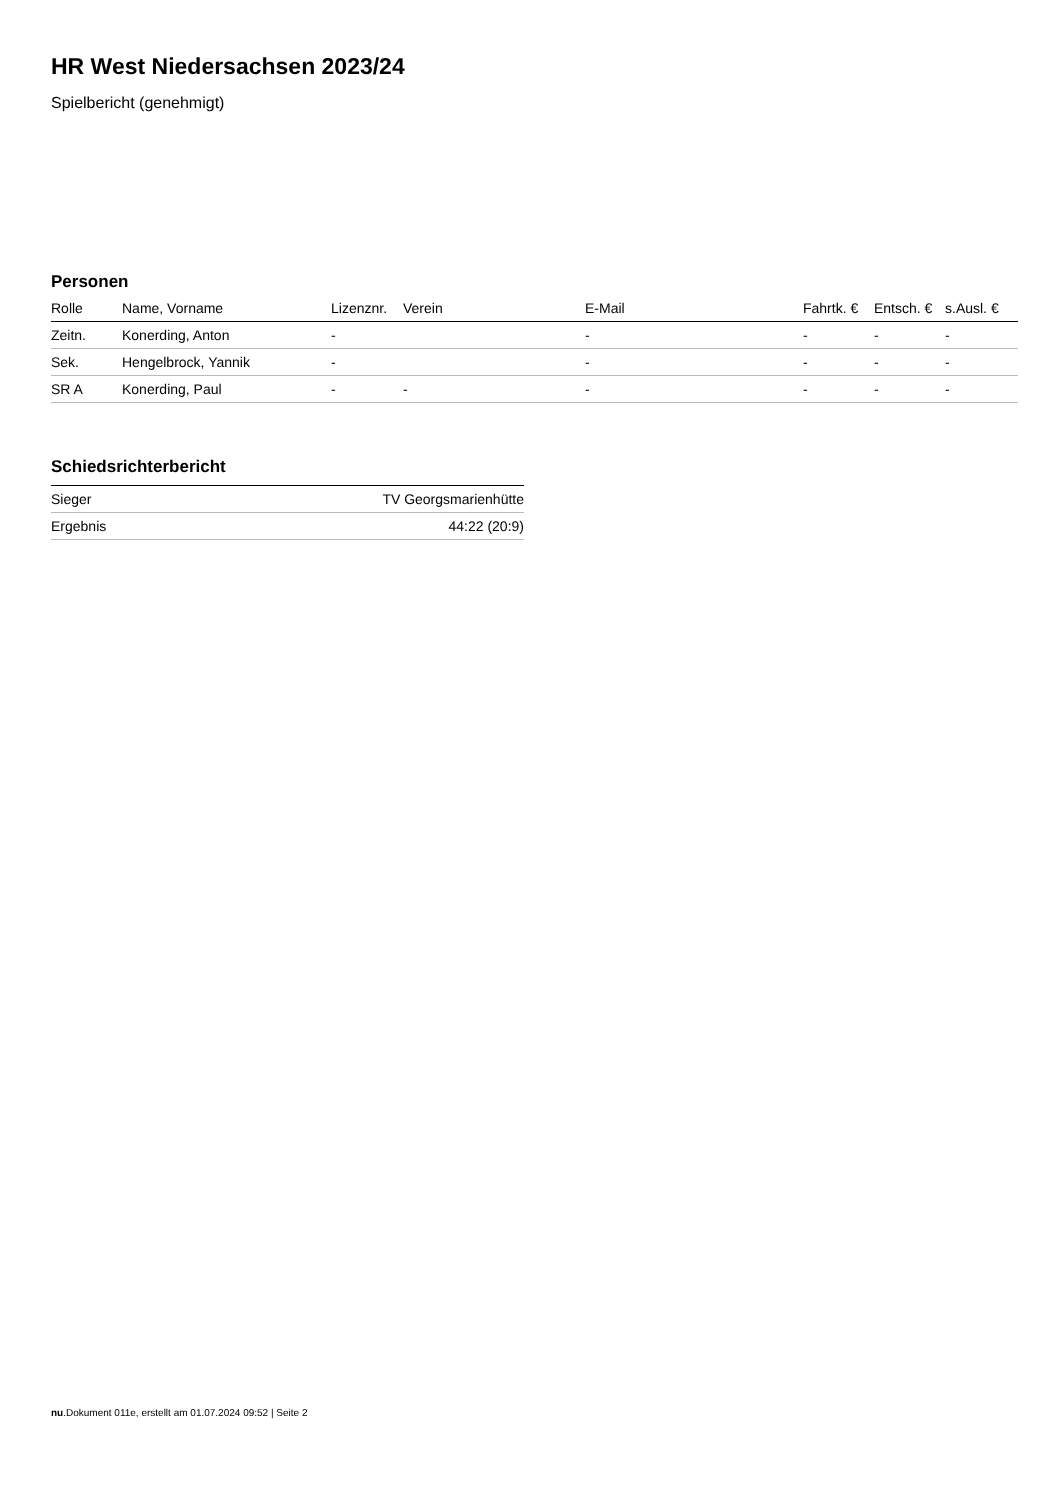HR West Niedersachsen 2023/24
Spielbericht (genehmigt)
Personen
| Rolle | Name, Vorname | Lizenznr. | Verein | E-Mail | Fahrtk. € | Entsch. € | s.Ausl. € |
| --- | --- | --- | --- | --- | --- | --- | --- |
| Zeitn. | Konerding, Anton | - | | - | - | - | - |
| Sek. | Hengelbrock, Yannik | - | | - | - | - | - |
| SR A | Konerding, Paul | - | - | - | - | - | - |
Schiedsrichterbericht
| Sieger | TV Georgsmarienhütte |
| Ergebnis | 44:22 (20:9) |
nu.Dokument 011e, erstellt am 01.07.2024 09:52 | Seite 2